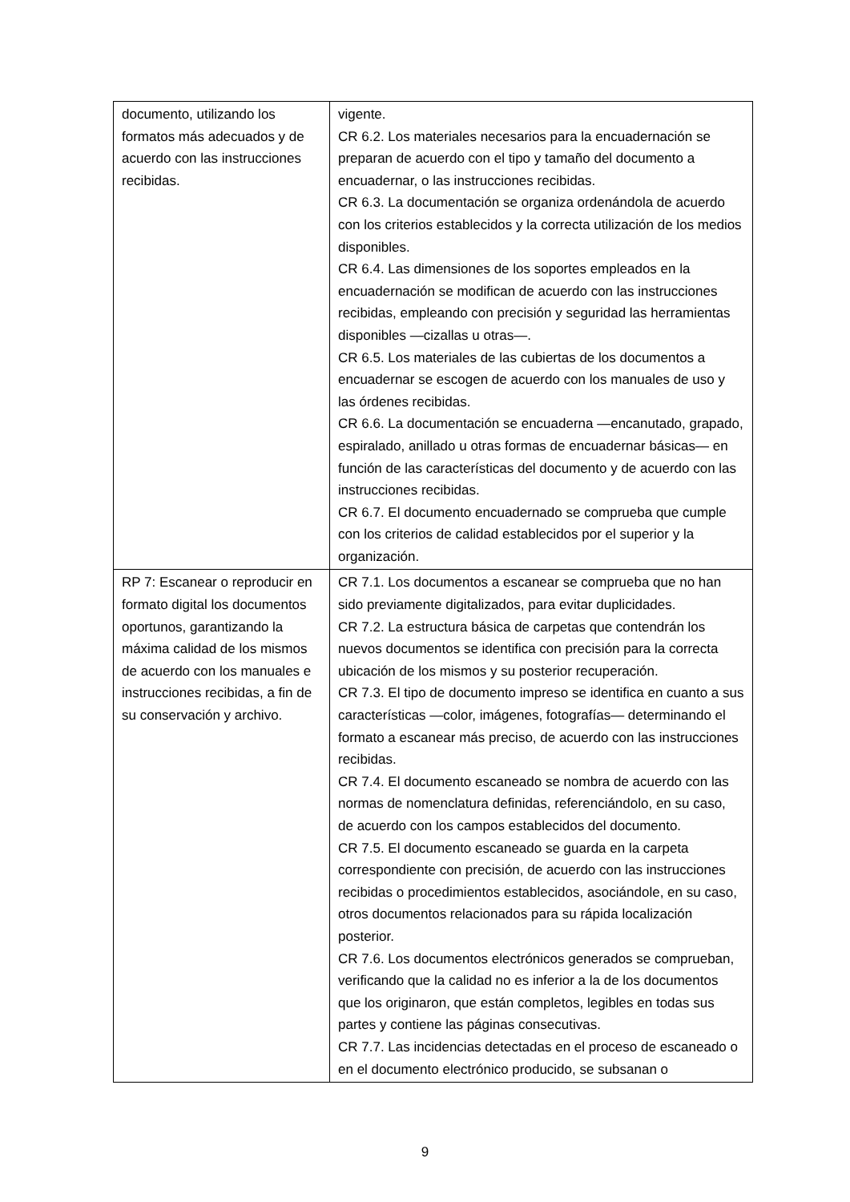| documento, utilizando los formatos más adecuados y de acuerdo con las instrucciones recibidas. | vigente. CR 6.2. Los materiales necesarios para la encuadernación se preparan de acuerdo con el tipo y tamaño del documento a encuadernar, o las instrucciones recibidas. CR 6.3. La documentación se organiza ordenándola de acuerdo con los criterios establecidos y la correcta utilización de los medios disponibles. CR 6.4. Las dimensiones de los soportes empleados en la encuadernación se modifican de acuerdo con las instrucciones recibidas, empleando con precisión y seguridad las herramientas disponibles —cizallas u otras—. CR 6.5. Los materiales de las cubiertas de los documentos a encuadernar se escogen de acuerdo con los manuales de uso y las órdenes recibidas. CR 6.6. La documentación se encuaderna —encanutado, grapado, espiralado, anillado u otras formas de encuadernar básicas— en función de las características del documento y de acuerdo con las instrucciones recibidas. CR 6.7. El documento encuadernado se comprueba que cumple con los criterios de calidad establecidos por el superior y la organización. |
| RP 7: Escanear o reproducir en formato digital los documentos oportunos, garantizando la máxima calidad de los mismos de acuerdo con los manuales e instrucciones recibidas, a fin de su conservación y archivo. | CR 7.1. Los documentos a escanear se comprueba que no han sido previamente digitalizados, para evitar duplicidades. CR 7.2. La estructura básica de carpetas que contendrán los nuevos documentos se identifica con precisión para la correcta ubicación de los mismos y su posterior recuperación. CR 7.3. El tipo de documento impreso se identifica en cuanto a sus características —color, imágenes, fotografías— determinando el formato a escanear más preciso, de acuerdo con las instrucciones recibidas. CR 7.4. El documento escaneado se nombra de acuerdo con las normas de nomenclatura definidas, referenciándolo, en su caso, de acuerdo con los campos establecidos del documento. CR 7.5. El documento escaneado se guarda en la carpeta correspondiente con precisión, de acuerdo con las instrucciones recibidas o procedimientos establecidos, asociándole, en su caso, otros documentos relacionados para su rápida localización posterior. CR 7.6. Los documentos electrónicos generados se comprueban, verificando que la calidad no es inferior a la de los documentos que los originaron, que están completos, legibles en todas sus partes y contiene las páginas consecutivas. CR 7.7. Las incidencias detectadas en el proceso de escaneado o en el documento electrónico producido, se subsanan o |
9